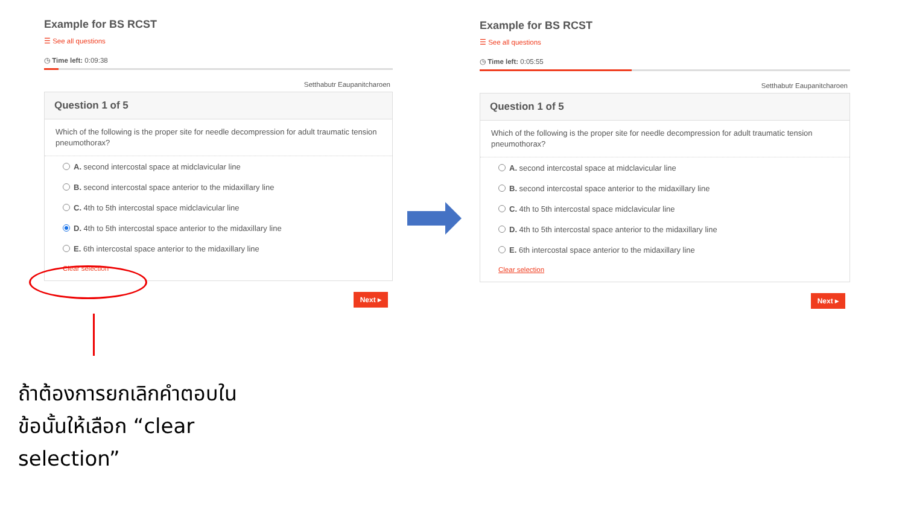Example for BS RCST
☰ See all questions
◷ Time left: 0:09:38
Setthabutr Eaupanitcharoen
Question 1 of 5
Which of the following is the proper site for needle decompression for adult traumatic tension pneumothorax?
A. second intercostal space at midclavicular line
B. second intercostal space anterior to the midaxillary line
C. 4th to 5th intercostal space midclavicular line
D. 4th to 5th intercostal space anterior to the midaxillary line
E. 6th intercostal space anterior to the midaxillary line
Clear selection
Next ▸
Example for BS RCST
☰ See all questions
◷ Time left: 0:05:55
Setthabutr Eaupanitcharoen
Question 1 of 5
Which of the following is the proper site for needle decompression for adult traumatic tension pneumothorax?
A. second intercostal space at midclavicular line
B. second intercostal space anterior to the midaxillary line
C. 4th to 5th intercostal space midclavicular line
D. 4th to 5th intercostal space anterior to the midaxillary line
E. 6th intercostal space anterior to the midaxillary line
Clear selection
Next ▸
ถ้าต้องการยกเลิกคำตอบในข้อนั้นให้เลือก “clear selection”